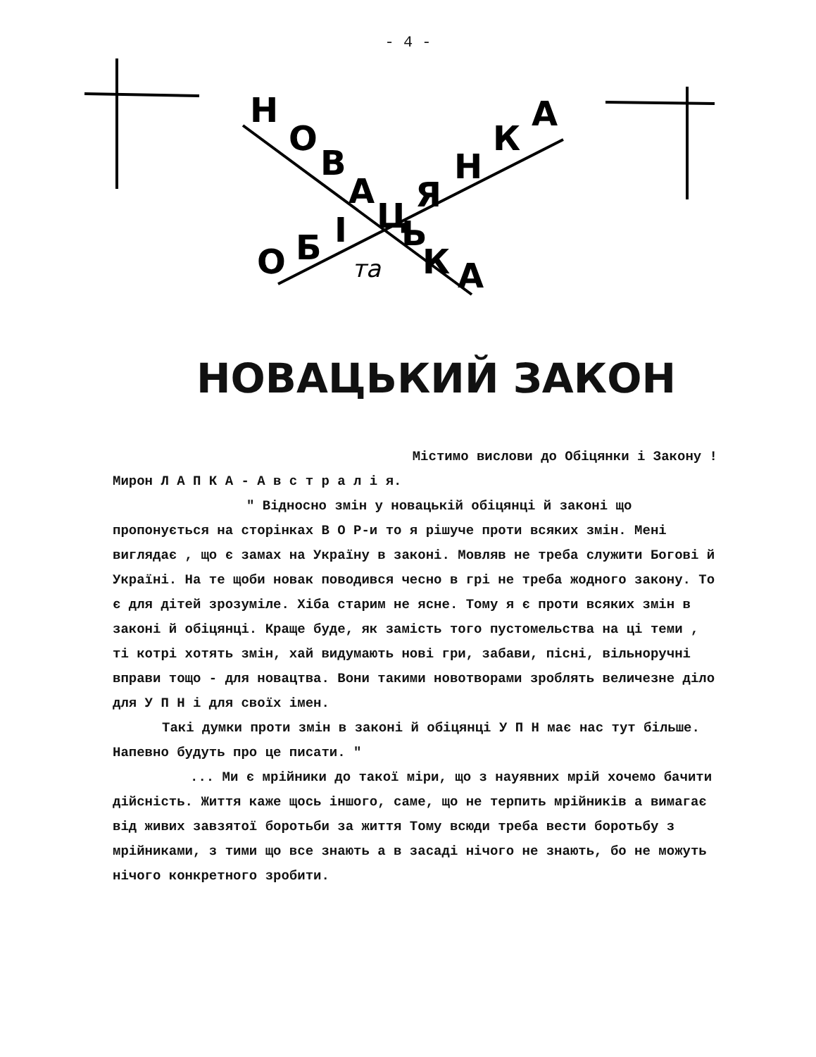- 4 -
Н
О
В
А
Ц
Я
Н
К
А
О
Б
І
Ь
К
А
та
НОВАЦЬКИЙ ЗАКОН
Містимо вислови до Обіцянки і Закону !
Мирон Л А П К А - А в с т р а л і я.
" Відносно змін у новацькій обіцянці й законі що пропонується на сторінках В О Р-и то я рішуче проти всяких змін. Мені виглядає , що є замах на Україну в законі. Мовляв не треба служити Богові й Україні. На те щоби новак поводився чесно в грі не треба жодного закону. То є для дітей зрозуміле. Хіба старим не ясне. Тому я є проти всяких змін в законі й обіцянці. Краще буде, як замість того пустомельства на ці теми , ті котрі хотять змін, хай видумають нові гри, забави, пісні, вільноручні вправи тощо - для новацтва. Вони такими новотворами зроблять величезне діло для У П Н і для своїх імен.
Такі думки проти змін в законі й обіцянці У П Н має нас тут більше. Напевно будуть про це писати. "
... Ми є мрійники до такої міри, що з науявних мрій хочемо бачити дійсність. Життя каже щось іншого, саме, що не терпить мрійників а вимагає від живих завзятої боротьби за життя Тому всюди треба вести боротьбу з мрійниками, з тими що все знають а в засаді нічого не знають, бо не можуть нічого конкретного зробити.